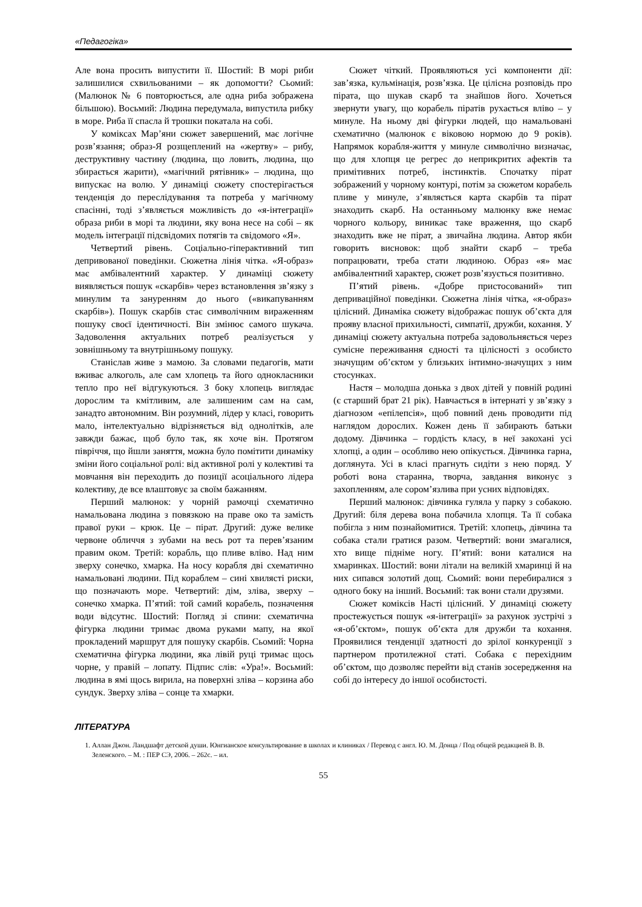«Педагогіка»
Але вона просить випустити її. Шостий: В морі риби залишилися схвильованими – як допомогти? Сьомий: (Малюнок № 6 повторюється, але одна риба зображена більшою). Восьмий: Людина передумала, випустила рибку в море. Риба її спасла й трошки покатала на собі.
У коміксах Мар’яни сюжет завершений, має логічне розв’язання; образ-Я розщеплений на «жертву» – рибу, деструктивну частину (людина, що ловить, людина, що збирається жарити), «магічний рятівник» – людина, що випускає на волю. У динаміці сюжету спостерігається тенденція до переслідування та потреба у магічному спасінні, тоді з’являється можливість до «я-інтеграції» образа риби в морі та людини, яку вона несе на собі – як модель інтеграції підсвідомих потягів та свідомого «Я».
Четвертий рівень. Соціально-гіперактивний тип депривованої поведінки. Сюжетна лінія чітка. «Я-образ» має амбівалентний характер. У динаміці сюжету виявляється пошук «скарбів» через встановлення зв’язку з минулим та зануренням до нього («викапуванням скарбів»). Пошук скарбів стає символічним вираженням пошуку своєї ідентичності. Він змінює самого шукача. Задоволення актуальних потреб реалізується у зовнішньому та внутрішньому пошуку.
Станіслав живе з мамою. За словами педагогів, мати вживає алкоголь, але сам хлопець та його однокласники тепло про неї відгукуються. З боку хлопець виглядає дорослим та кмітливим, але залишеним сам на сам, занадто автономним. Він розумний, лідер у класі, говорить мало, інтелектуально відрізняється від однолітків, але завжди бажає, щоб було так, як хоче він. Протягом півріччя, що йшли заняття, можна було помітити динаміку зміни його соціальної ролі: від активної ролі у колективі та мовчання він переходить до позиції асоціального лідера колективу, де все влаштовує за своїм бажанням.
Перший малюнок: у чорній рамочці схематично намальована людина з повязкою на праве око та замість правої руки – крюк. Це – пірат. Другий: дуже велике червоне обличчя з зубами на весь рот та перев’язаним правим оком. Третій: корабль, що пливе вліво. Над ним зверху сонечко, хмарка. На носу корабля дві схематично намальовані людини. Під кораблем – сині хвилясті риски, що позначають море. Четвертий: дім, зліва, зверху – сонечко хмарка. П’ятий: той самий корабель, позначення води відсутнє. Шостий: Погляд зі спини: схематична фігурка людини тримає двома руками мапу, на якої прокладений маршрут для пошуку скарбів. Сьомий: Чорна схематична фігурка людини, яка лівій руці тримає щось чорне, у правій – лопату. Підпис слів: «Ура!». Восьмий: людина в ямі щось вирила, на поверхні зліва – корзина або сундук. Зверху зліва – сонце та хмарки.
Сюжет чіткий. Проявляються усі компоненти дії: зав’язка, кульмінація, розв’язка. Це цілісна розповідь про пірата, що шукав скарб та знайшов його. Хочеться звернути увагу, що корабель піратів рухається вліво – у минуле. На ньому дві фігурки людей, що намальовані схематично (малюнок є віковою нормою до 9 років). Напрямок корабля-життя у минуле символічно визначає, що для хлопця це регрес до неприкритих афектів та примітивних потреб, інстинктів. Спочатку пірат зображений у чорному контурі, потім за сюжетом корабель пливе у минуле, з’являється карта скарбів та пірат знаходить скарб. На останньому малюнку вже немає чорного кольору, виникає таке враження, що скарб знаходить вже не пірат, а звичайна людина. Автор якби говорить висновок: щоб знайти скарб – треба попрацювати, треба стати людиною. Образ «я» має амбівалентний характер, сюжет розв’язується позитивно.
П’ятий рівень. «Добре пристосований» тип деприваційної поведінки. Сюжетна лінія чітка, «я-образ» цілісний. Динаміка сюжету відображає пошук об’єкта для прояву власної прихильності, симпатії, дружби, кохання. У динаміці сюжету актуальна потреба задовольняється через сумісне переживання єдності та цілісності з особисто значущим об’єктом у близьких інтимно-значущих з ним стосунках.
Настя – молодша донька з двох дітей у повній родині (є старший брат 21 рік). Навчається в інтернаті у зв’язку з діагнозом «епілепсія», щоб повний день проводити під наглядом дорослих. Кожен день її забирають батьки додому. Дівчинка – гордість класу, в неї закохані усі хлопці, а один – особливо нею опікується. Дівчинка гарна, доглянута. Усі в класі прагнуть сидіти з нею поряд. У роботі вона старанна, творча, завдання виконує з захопленням, але сором’язлива при усних відповідях.
Перший малюнок: дівчинка гуляла у парку з собакою. Другий: біля дерева вона побачила хлопця. Та її собака побігла з ним познайомитися. Третій: хлопець, дівчина та собака стали гратися разом. Четвертий: вони змагалися, хто вище підніме ногу. П’ятий: вони каталися на хмаринках. Шостий: вони літали на великій хмаринці й на них сипався золотий дощ. Сьомий: вони перебиралися з одного боку на інший. Восьмий: так вони стали друзями.
Сюжет коміксів Насті цілісний. У динаміці сюжету простежується пошук «я-інтеграції» за рахунок зустрічі з «я-об’єктом», пошук об’єкта для дружби та кохання. Проявилися тенденції здатності до зрілої конкуренції з партнером протилежної статі. Собака є перехідним об’єктом, що дозволяє перейти від станів зосередження на собі до інтересу до іншої особистості.
ЛІТЕРАТУРА
1. Аллан Джон. Ландшафт детской души. Юнгианское консультирование в школах и клиниках / Перевод с англ. Ю. М. Донца / Под общей редакцией В. В. Зеленского. – М. : ПЕР СЭ, 2006. – 262с. – ил.
55